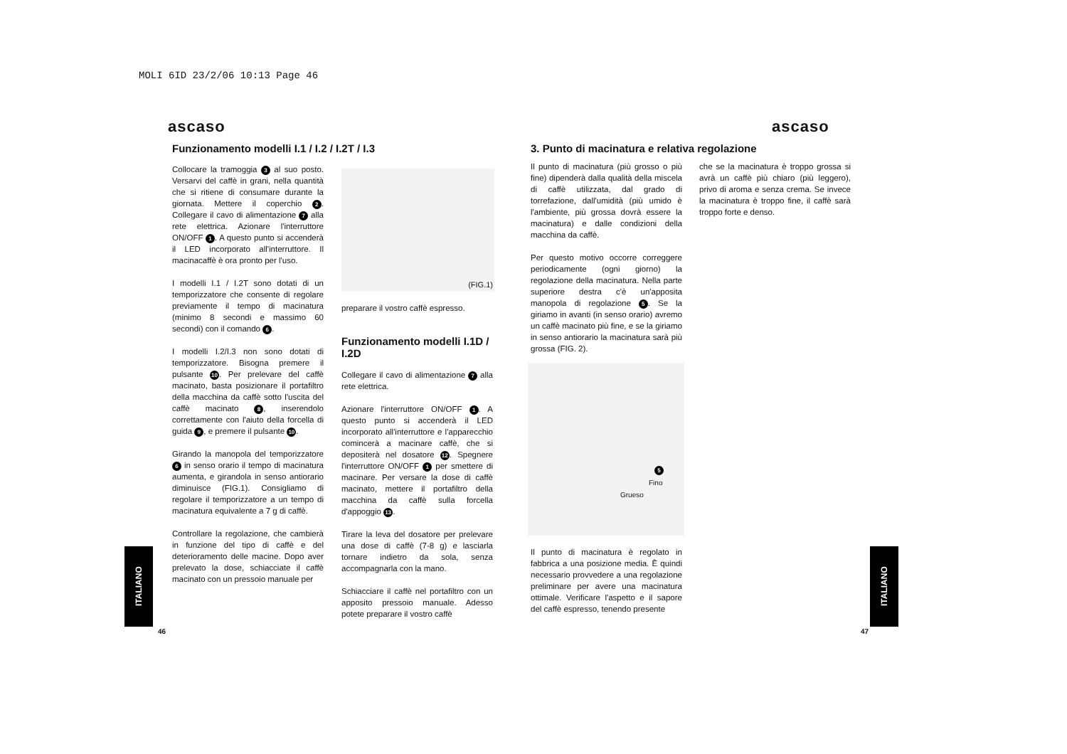MOLI 6ID 23/2/06 10:13 Page 46
ascaso ascaso
Funzionamento modelli I.1 / I.2 / I.2T / I.3
Collocare la tramoggia 3 al suo posto. Versarvi del caffè in grani, nella quantità che si ritiene di consumare durante la giornata. Mettere il coperchio 2. Collegare il cavo di alimentazione 7 alla rete elettrica. Azionare l'interruttore ON/OFF 1. A questo punto si accenderà il LED incorporato all'interruttore. Il macinacaffè è ora pronto per l'uso.
I modelli I.1 / I.2T sono dotati di un temporizzatore che consente di regolare previamente il tempo di macinatura (minimo 8 secondi e massimo 60 secondi) con il comando 6.
I modelli I.2/I.3 non sono dotati di temporizzatore. Bisogna premere il pulsante 10. Per prelevare del caffè macinato, basta posizionare il portafiltro della macchina da caffè sotto l'uscita del caffè macinato 8, inserendolo correttamente con l'aiuto della forcella di guida 9, e premere il pulsante 10.
Girando la manopola del temporizzatore 6 in senso orario il tempo di macinatura aumenta, e girandola in senso antiorario diminuisce (FIG.1). Consigliamo di regolare il temporizzatore a un tempo di macinatura equivalente a 7 g di caffè.
Controllare la regolazione, che cambierà in funzione del tipo di caffè e del deterioramento delle macine. Dopo aver prelevato la dose, schiacciate il caffè macinato con un pressoio manuale per
(FIG.1)
preparare il vostro caffè espresso.
Funzionamento modelli I.1D / I.2D
Collegare il cavo di alimentazione 7 alla rete elettrica.
Azionare l'interruttore ON/OFF 1. A questo punto si accenderà il LED incorporato all'interruttore e l'apparecchio comincerà a macinare caffè, che si depositerà nel dosatore 12. Spegnere l'interruttore ON/OFF 1 per smettere di macinare. Per versare la dose di caffè macinato, mettere il portafiltro della macchina da caffè sulla forcella d'appoggio 13.
Tirare la leva del dosatore per prelevare una dose di caffè (7-8 g) e lasciarla tornare indietro da sola, senza accompagnarla con la mano.
Schiacciare il caffè nel portafiltro con un apposito pressoio manuale. Adesso potete preparare il vostro caffè
3. Punto di macinatura e relativa regolazione
Il punto di macinatura (più grosso o più fine) dipenderà dalla qualità della miscela di caffè utilizzata, dal grado di torrefazione, dall'umidità (più umido è l'ambiente, più grossa dovrà essere la macinatura) e dalle condizioni della macchina da caffè.
Per questo motivo occorre correggere periodicamente (ogni giorno) la regolazione della macinatura. Nella parte superiore destra c'è un'apposita manopola di regolazione 5. Se la giriamo in avanti (in senso orario) avremo un caffè macinato più fine, e se la giriamo in senso antiorario la macinatura sarà più grossa (FIG. 2).
5
Fino
Grueso
Il punto di macinatura è regolato in fabbrica a una posizione media. È quindi necessario provvedere a una regolazione preliminare per avere una macinatura ottimale. Verificare l'aspetto e il sapore del caffè espresso, tenendo presente
che se la macinatura è troppo grossa si avrà un caffè più chiaro (più leggero), privo di aroma e senza crema. Se invece la macinatura è troppo fine, il caffè sarà troppo forte e denso.
ITALIANO
ITALIANO
46 47